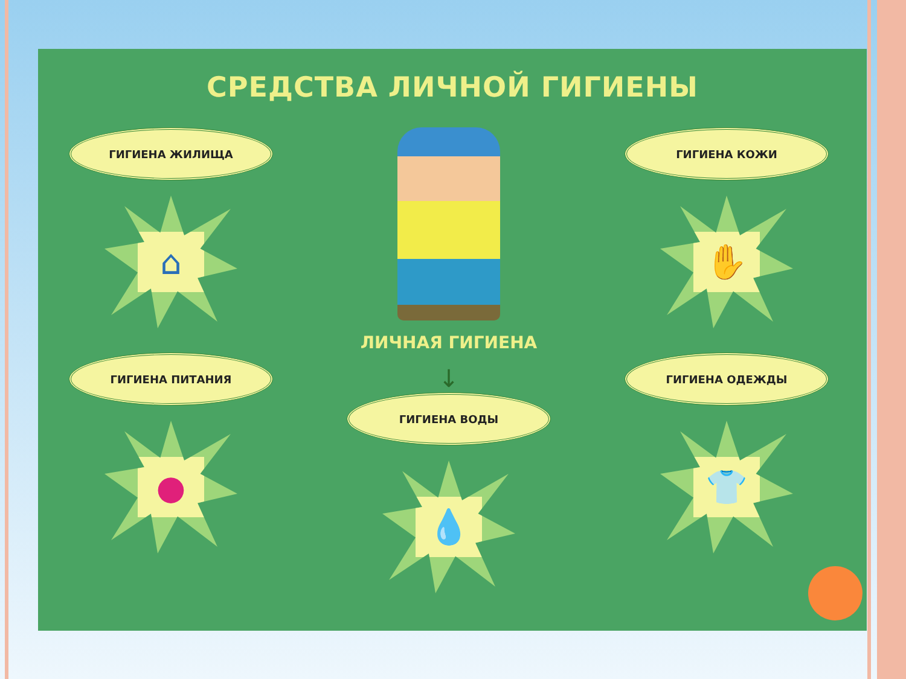СРЕДСТВА ЛИЧНОЙ ГИГИЕНЫ
ГИГИЕНА ЖИЛИЩА
⌂
ГИГИЕНА ПИТАНИЯ
●
ЛИЧНАЯ ГИГИЕНА
↓
ГИГИЕНА ВОДЫ
💧
ГИГИЕНА КОЖИ
✋
ГИГИЕНА ОДЕЖДЫ
👕